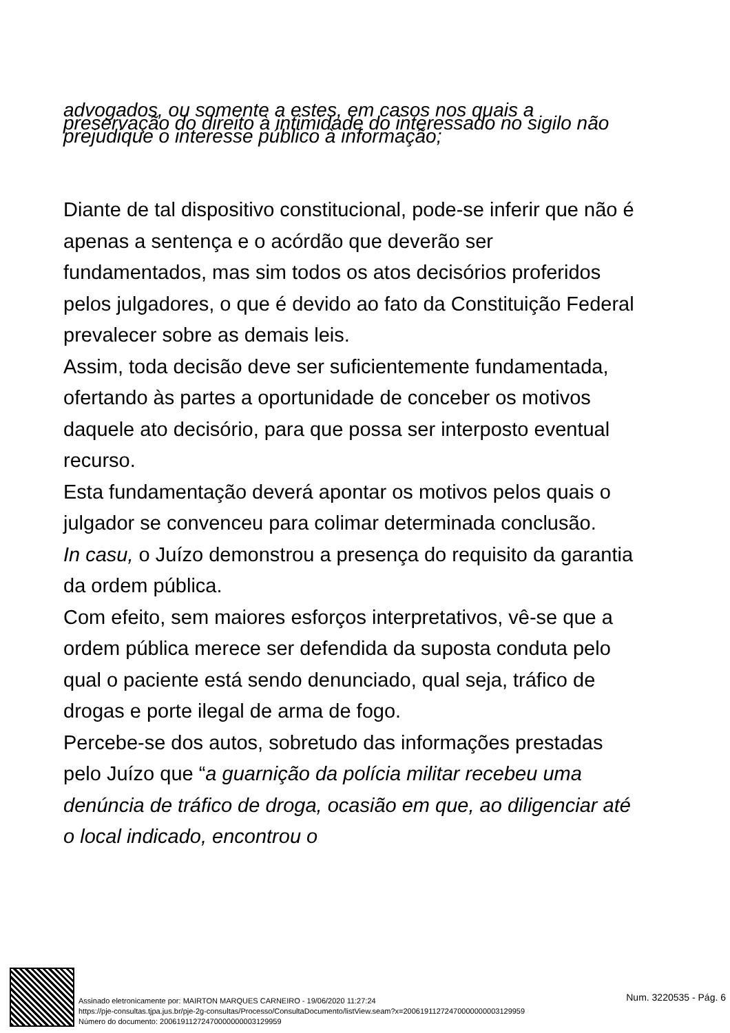advogados, ou somente a estes, em casos nos quais a preservação do direito à intimidade do interessado no sigilo não prejudique o interesse público à informação;
Diante de tal dispositivo constitucional, pode-se inferir que não é apenas a sentença e o acórdão que deverão ser fundamentados, mas sim todos os atos decisórios proferidos pelos julgadores, o que é devido ao fato da Constituição Federal prevalecer sobre as demais leis.
Assim, toda decisão deve ser suficientemente fundamentada, ofertando às partes a oportunidade de conceber os motivos daquele ato decisório, para que possa ser interposto eventual recurso.
Esta fundamentação deverá apontar os motivos pelos quais o julgador se convenceu para colimar determinada conclusão.
In casu, o Juízo demonstrou a presença do requisito da garantia da ordem pública.
Com efeito, sem maiores esforços interpretativos, vê-se que a ordem pública merece ser defendida da suposta conduta pelo qual o paciente está sendo denunciado, qual seja, tráfico de drogas e porte ilegal de arma de fogo.
Percebe-se dos autos, sobretudo das informações prestadas pelo Juízo que “a guarnição da polícia militar recebeu uma denúncia de tráfico de droga, ocasião em que, ao diligenciar até o local indicado, encontrou o
Assinado eletronicamente por: MAIRTON MARQUES CARNEIRO - 19/06/2020 11:27:24
https://pje-consultas.tjpa.jus.br/pje-2g-consultas/Processo/ConsultaDocumento/listView.seam?x=20061911272470000000003129959
Número do documento: 20061911272470000000003129959
Num. 3220535 - Pág. 6